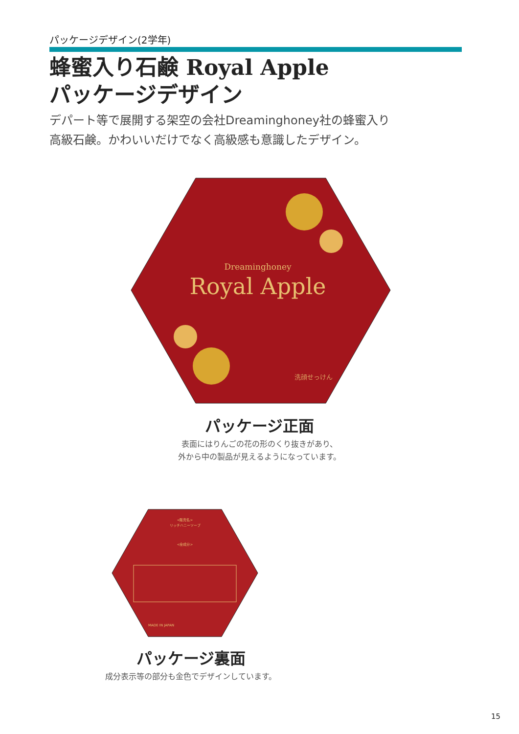パッケージデザイン(2学年)
蜂蜜入り石鹸 Royal Apple
パッケージデザイン
デパート等で展開する架空の会社Dreaminghoney社の蜂蜜入り
高級石鹸。かわいいだけでなく高級感も意識したデザイン。
Dreaminghoney
Royal Apple
洗顔せっけん
パッケージ正面
表面にはりんごの花の形のくり抜きがあり、
外から中の製品が見えるようになっています。
<販売名>
リッチハニーソープ
<全成分>
MADE IN JAPAN
パッケージ裏面
成分表示等の部分も金色でデザインしています。
15